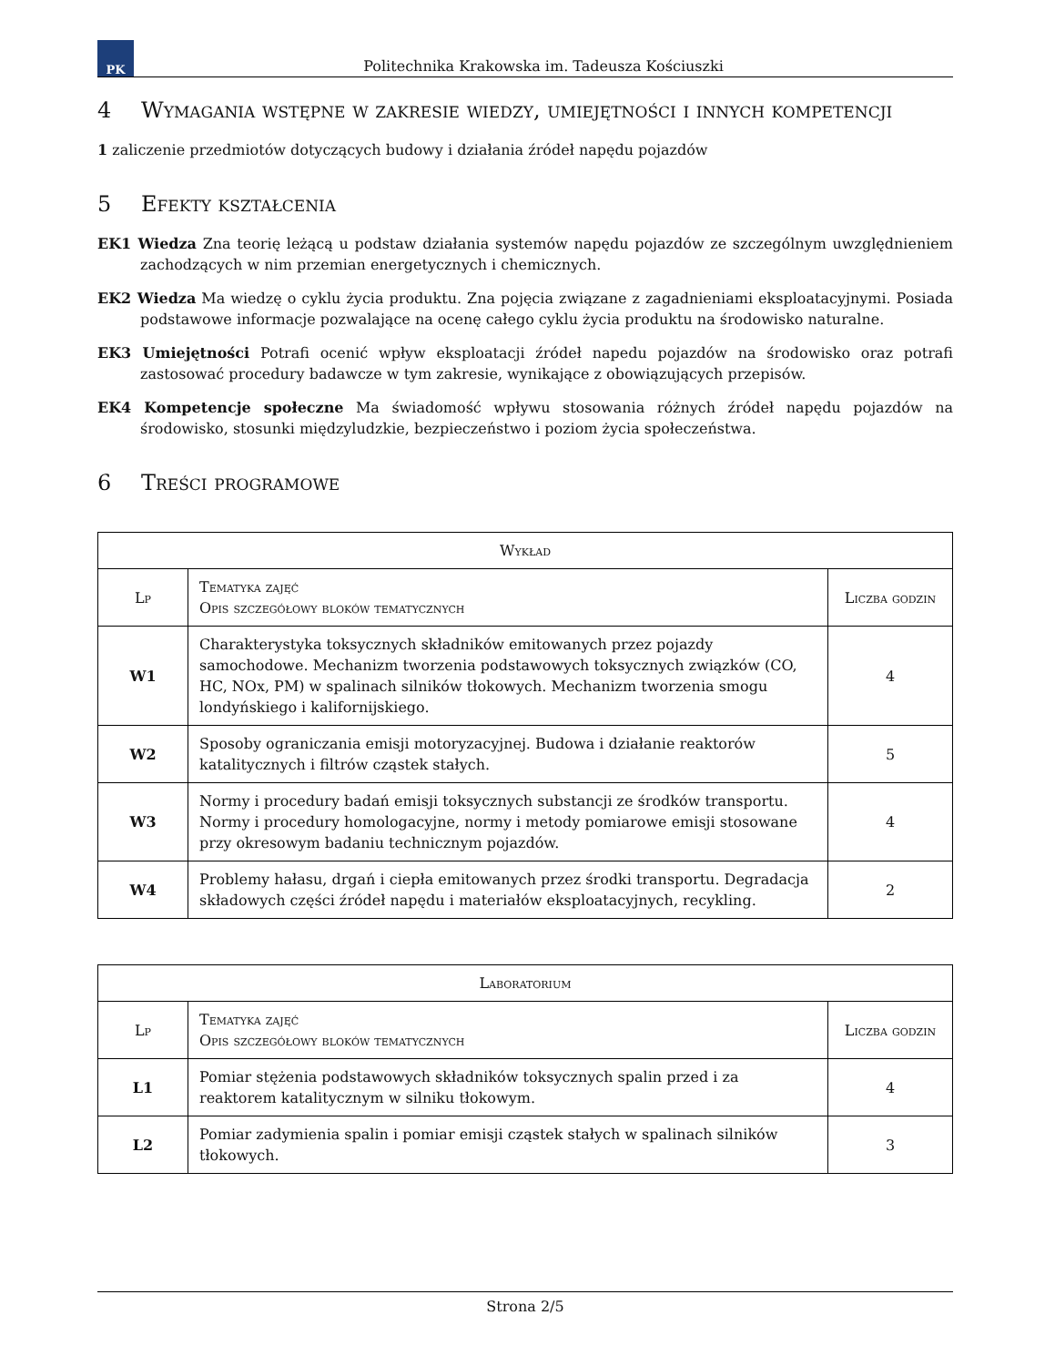PK
Politechnika Krakowska im. Tadeusza Kościuszki
4 Wymagania wstępne w zakresie wiedzy, umiejętności i innych kompetencji
1 zaliczenie przedmiotów dotyczących budowy i działania źródeł napędu pojazdów
5 Efekty kształcenia
EK1 Wiedza Zna teorię leżącą u podstaw działania systemów napędu pojazdów ze szczególnym uwzględnieniem zachodzących w nim przemian energetycznych i chemicznych.
EK2 Wiedza Ma wiedzę o cyklu życia produktu. Zna pojęcia związane z zagadnieniami eksploatacyjnymi. Posiada podstawowe informacje pozwalające na ocenę całego cyklu życia produktu na środowisko naturalne.
EK3 Umiejętności Potrafi ocenić wpływ eksploatacji źródeł napedu pojazdów na środowisko oraz potrafi zastosować procedury badawcze w tym zakresie, wynikające z obowiązujących przepisów.
EK4 Kompetencje społeczne Ma świadomość wpływu stosowania różnych źródeł napędu pojazdów na środowisko, stosunki międzyludzkie, bezpieczeństwo i poziom życia społeczeństwa.
6 Treści programowe
| Wykład | | |
| --- | --- | --- |
| Lp | Tematyka zajęć Opis szczegółowy bloków tematycznych | Liczba godzin |
| W1 | Charakterystyka toksycznych składników emitowanych przez pojazdy samochodowe. Mechanizm tworzenia podstawowych toksycznych związków (CO, HC, NOx, PM) w spalinach silników tłokowych. Mechanizm tworzenia smogu londyńskiego i kalifornijskiego. | 4 |
| W2 | Sposoby ograniczania emisji motoryzacyjnej. Budowa i działanie reaktorów katalitycznych i filtrów cząstek stałych. | 5 |
| W3 | Normy i procedury badań emisji toksycznych substancji ze środków transportu. Normy i procedury homologacyjne, normy i metody pomiarowe emisji stosowane przy okresowym badaniu technicznym pojazdów. | 4 |
| W4 | Problemy hałasu, drgań i ciepła emitowanych przez środki transportu. Degradacja składowych części źródeł napędu i materiałów eksploatacyjnych, recykling. | 2 |
| Laboratorium | | |
| --- | --- | --- |
| Lp | Tematyka zajęć Opis szczegółowy bloków tematycznych | Liczba godzin |
| L1 | Pomiar stężenia podstawowych składników toksycznych spalin przed i za reaktorem katalitycznym w silniku tłokowym. | 4 |
| L2 | Pomiar zadymienia spalin i pomiar emisji cząstek stałych w spalinach silników tłokowych. | 3 |
Strona 2/5